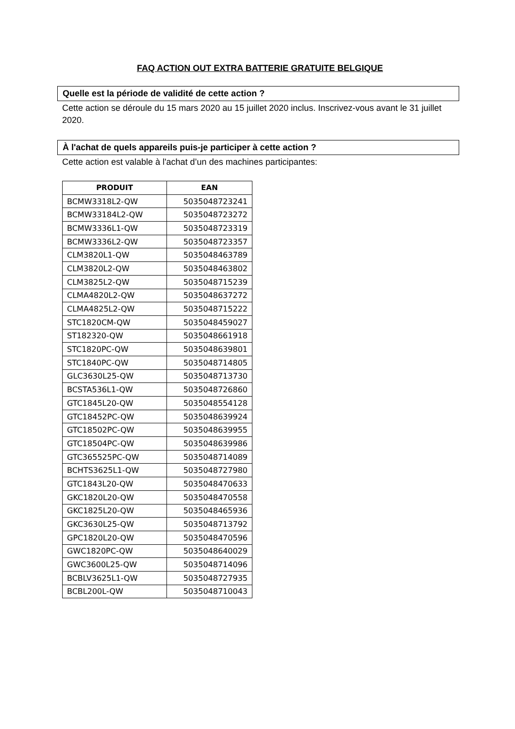FAQ ACTION OUT EXTRA BATTERIE GRATUITE BELGIQUE
Quelle est la période de validité de cette action ?
Cette action se déroule du 15 mars 2020 au 15 juillet 2020 inclus. Inscrivez-vous avant le 31 juillet 2020.
À l'achat de quels appareils puis-je participer à cette action ?
Cette action est valable à l'achat d’un des machines participantes:
| PRODUIT | EAN |
| --- | --- |
| BCMW3318L2-QW | 5035048723241 |
| BCMW33184L2-QW | 5035048723272 |
| BCMW3336L1-QW | 5035048723319 |
| BCMW3336L2-QW | 5035048723357 |
| CLM3820L1-QW | 5035048463789 |
| CLM3820L2-QW | 5035048463802 |
| CLM3825L2-QW | 5035048715239 |
| CLMA4820L2-QW | 5035048637272 |
| CLMA4825L2-QW | 5035048715222 |
| STC1820CM-QW | 5035048459027 |
| ST182320-QW | 5035048661918 |
| STC1820PC-QW | 5035048639801 |
| STC1840PC-QW | 5035048714805 |
| GLC3630L25-QW | 5035048713730 |
| BCSTA536L1-QW | 5035048726860 |
| GTC1845L20-QW | 5035048554128 |
| GTC18452PC-QW | 5035048639924 |
| GTC18502PC-QW | 5035048639955 |
| GTC18504PC-QW | 5035048639986 |
| GTC365525PC-QW | 5035048714089 |
| BCHTS3625L1-QW | 5035048727980 |
| GTC1843L20-QW | 5035048470633 |
| GKC1820L20-QW | 5035048470558 |
| GKC1825L20-QW | 5035048465936 |
| GKC3630L25-QW | 5035048713792 |
| GPC1820L20-QW | 5035048470596 |
| GWC1820PC-QW | 5035048640029 |
| GWC3600L25-QW | 5035048714096 |
| BCBLV3625L1-QW | 5035048727935 |
| BCBL200L-QW | 5035048710043 |